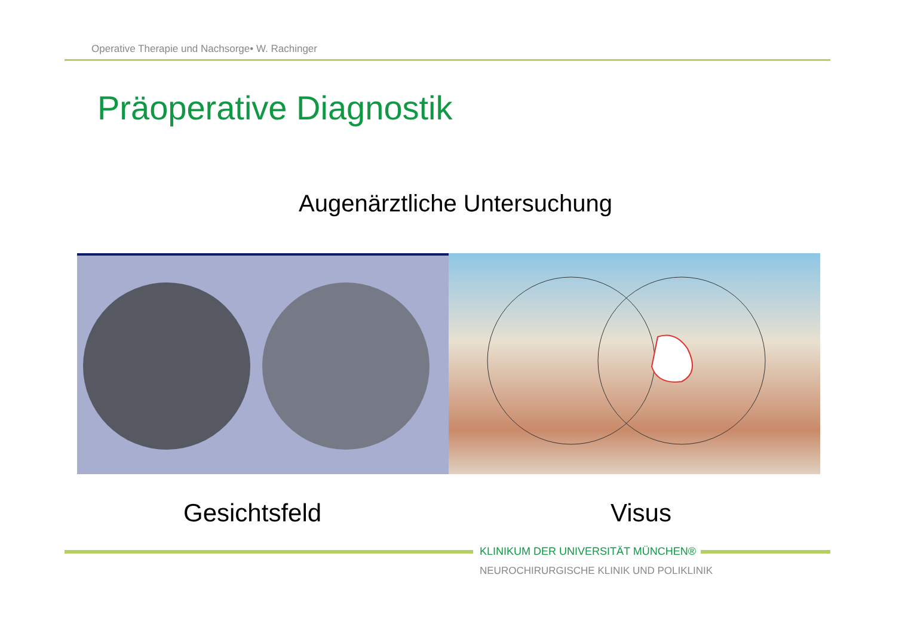Operative Therapie und Nachsorge• W. Rachinger
Präoperative Diagnostik
Augenärztliche Untersuchung
Gesichtsfeld Visus
KLINIKUM DER UNIVERSITÄT MÜNCHEN®
NEUROCHIRURGISCHE KLINIK UND POLIKLINIK